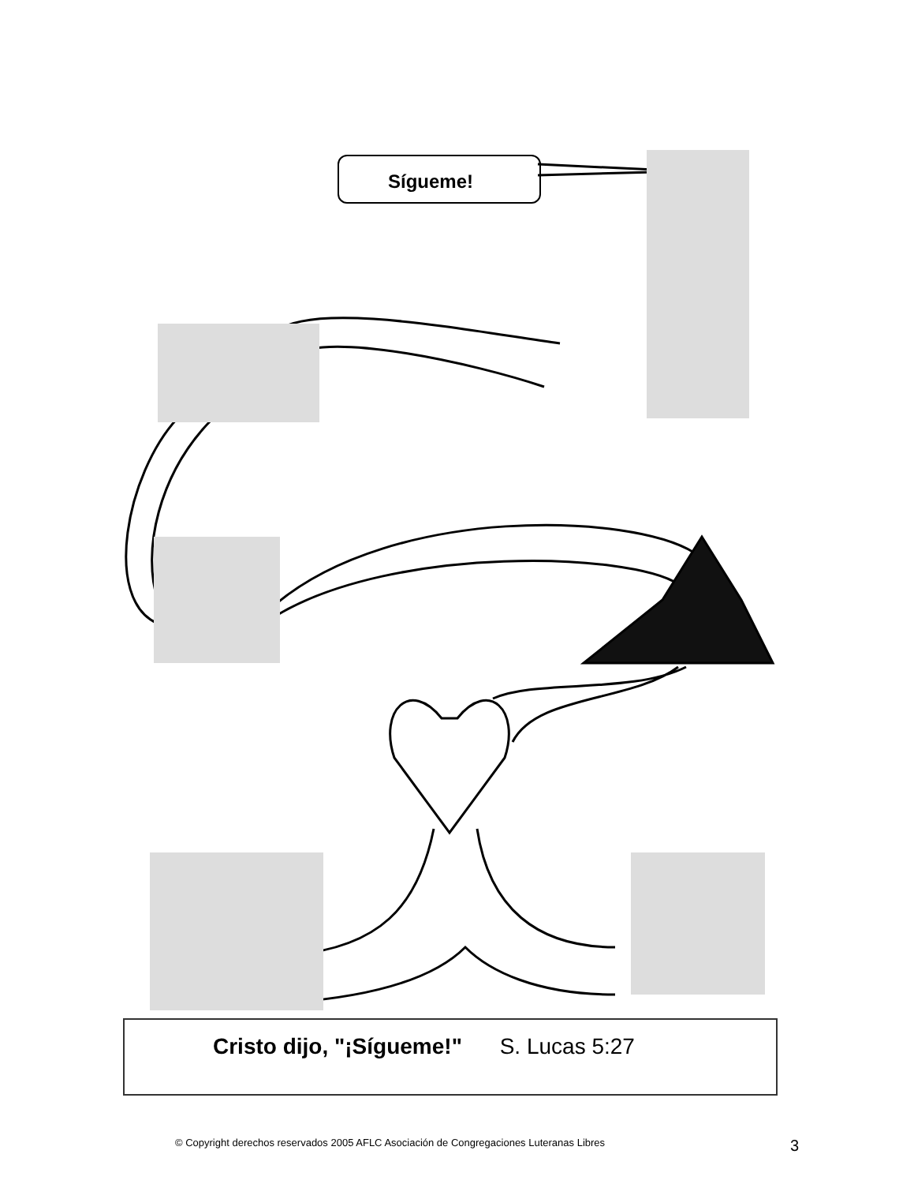Sígueme!
Cristo dijo, "¡Sígueme!" S. Lucas 5:27
© Copyright derechos reservados 2005 AFLC Asociación de Congregaciones Luteranas Libres
3